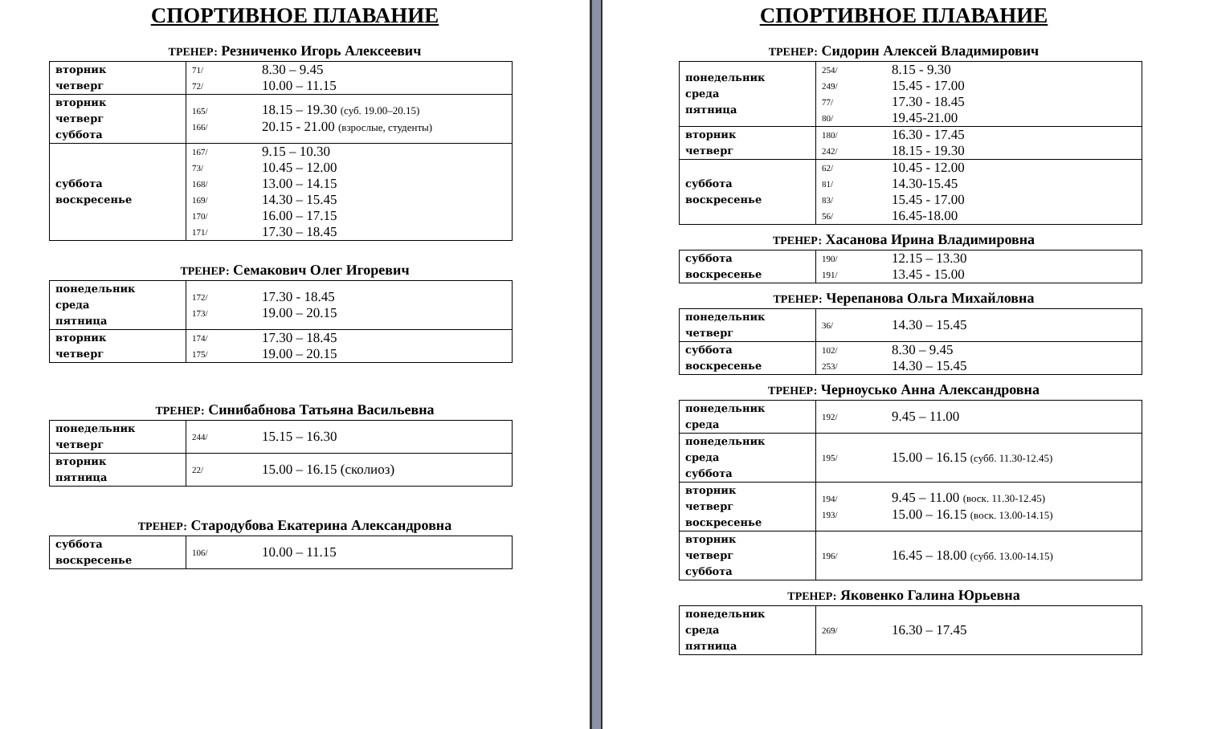СПОРТИВНОЕ ПЛАВАНИЕ
ТРЕНЕР: Резниченко Игорь Алексеевич
| вторник четверг | 71/ 72/ | 8.30 – 9.45 10.00 – 11.15 |
| вторник четверг суббота | 165/ 166/ | 18.15 – 19.30 (суб. 19.00–20.15) 20.15 - 21.00 (взрослые, студенты) |
| суббота воскресенье | 167/ 73/ 168/ 169/ 170/ 171/ | 9.15 – 10.30 10.45 – 12.00 13.00 – 14.15 14.30 – 15.45 16.00 – 17.15 17.30 – 18.45 |
ТРЕНЕР: Семакович Олег Игоревич
| понедельник среда пятница | 172/ 173/ | 17.30 - 18.45 19.00 – 20.15 |
| вторник четверг | 174/ 175/ | 17.30 – 18.45 19.00 – 20.15 |
ТРЕНЕР: Синибабнова Татьяна Васильевна
| понедельник четверг | 244/ | 15.15 – 16.30 |
| вторник пятница | 22/ | 15.00 – 16.15 (сколиоз) |
ТРЕНЕР: Стародубова Екатерина Александровна
| суббота воскресенье | 106/ | 10.00 – 11.15 |
СПОРТИВНОЕ ПЛАВАНИЕ
ТРЕНЕР: Сидорин Алексей Владимирович
| понедельник среда пятница | 254/ 249/ 77/ 80/ | 8.15 - 9.30 15.45 - 17.00 17.30 - 18.45 19.45-21.00 |
| вторник четверг | 180/ 242/ | 16.30 - 17.45 18.15 - 19.30 |
| суббота воскресенье | 62/ 81/ 83/ 56/ | 10.45 - 12.00 14.30-15.45 15.45 - 17.00 16.45-18.00 |
ТРЕНЕР: Хасанова Ирина Владимировна
| суббота воскресенье | 190/ 191/ | 12.15 – 13.30 13.45 - 15.00 |
ТРЕНЕР: Черепанова Ольга Михайловна
| понедельник четверг | 36/ | 14.30 – 15.45 |
| суббота воскресенье | 102/ 253/ | 8.30 – 9.45 14.30 – 15.45 |
ТРЕНЕР: Черноусько Анна Александровна
| понедельник среда | 192/ | 9.45 – 11.00 |
| понедельник среда суббота | 195/ | 15.00 – 16.15 (субб. 11.30-12.45) |
| вторник четверг воскресенье | 194/ 193/ | 9.45 – 11.00 (воск. 11.30-12.45) 15.00 – 16.15 (воск. 13.00-14.15) |
| вторник четверг суббота | 196/ | 16.45 – 18.00 (субб. 13.00-14.15) |
ТРЕНЕР: Яковенко Галина Юрьевна
| понедельник среда пятница | 269/ | 16.30 – 17.45 |